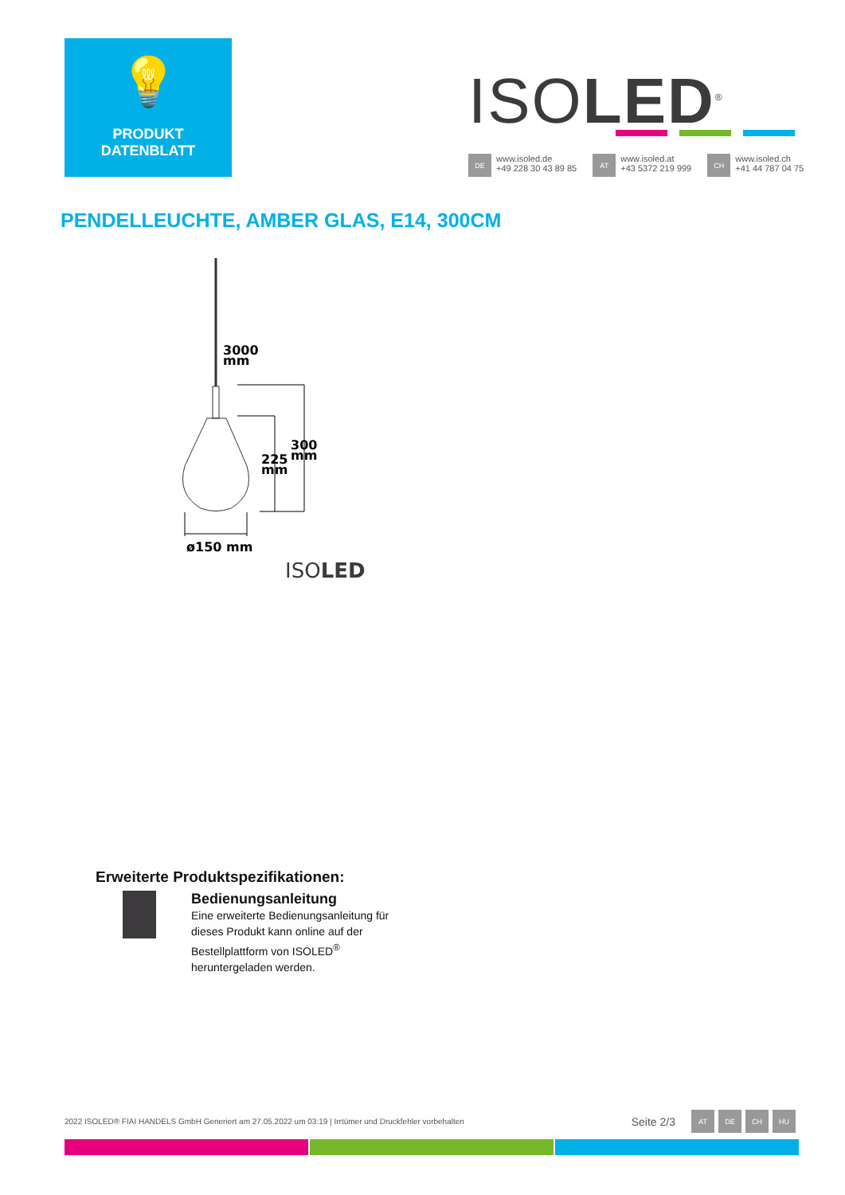💡
PRODUKT
DATENBLATT
ISOLED<sup>®</sup>
DE
www.isoled.de
+49 228 30 43 89 85
AT
www.isoled.at
+43 5372 219 999
CH
www.isoled.ch
+41 44 787 04 75
PENDELLEUCHTE, AMBER GLAS, E14, 300CM
3000
mm
300
mm
225
mm
ø150 mm
ISOLED
Erweiterte Produktspezifikationen:
Bedienungsanleitung
Eine erweiterte Bedienungsanleitung für
dieses Produkt kann online auf der
Bestellplattform von ISOLED<sup>®</sup>
heruntergeladen werden.
2022 ISOLED® FIAI HANDELS GmbH Generiert am 27.05.2022 um 03:19 | Irrtümer und Druckfehler vorbehalten Seite 2/3 AT DE CH HU